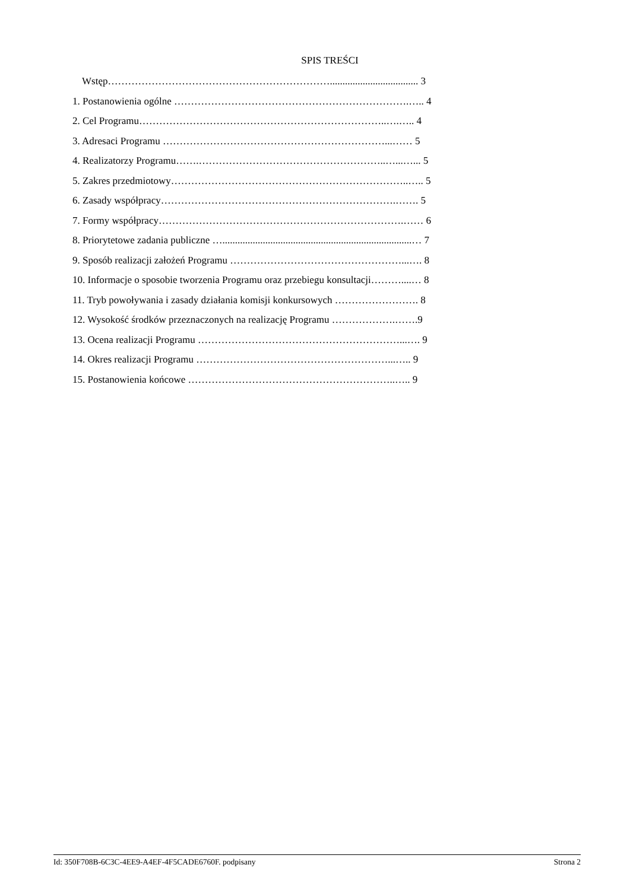SPIS TREŚCI
Wstęp…………………………………………………………................................... 3
1. Postanowienia ogólne …………………………………………………………….….. 4
2. Cel Programu………………………………………………………………..….….. 4
3. Adresaci Programu …………………………………………………………...…… 5
4. Realizatorzy Programu…….………………………………………………..…...…... 5
5. Zakres przedmiotowy……………………………………………………………..….. 5
6. Zasady współpracy…………………………………………………………….……. 5
7. Formy współpracy……………………………………………………………….…… 6
8. Priorytetowe zadania publiczne …...........................................................................… 7
9. Sposób realizacji założeń Programu ……………………………………………...…. 8
10. Informacje o sposobie tworzenia Programu oraz przebiegu konsultacji………....… 8
11. Tryb powoływania i zasady działania komisji konkursowych ……………………. 8
12. Wysokość środków przeznaczonych na realizację Programu ……………….…….9
13. Ocena realizacji Programu ……………………………………………………...…. 9
14. Okres realizacji Programu …………………………………………………...….. 9
15. Postanowienia końcowe ……………………………………………………..….. 9
Id: 350F708B-6C3C-4EE9-A4EF-4F5CADE6760F. podpisany Strona 2